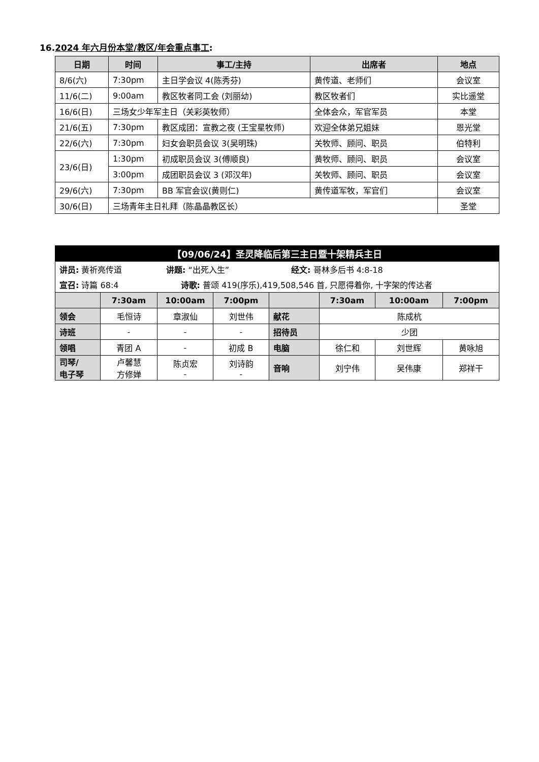16.2024 年六月份本堂/教区/年会重点事工:
| 日期 | 时间 | 事工/主持 | 出席者 | 地点 |
| --- | --- | --- | --- | --- |
| 8/6(六) | 7:30pm | 主日学会议 4(陈秀芬) | 黄传道、老师们 | 会议室 |
| 11/6(二) | 9:00am | 教区牧者同工会 (刘丽幼) | 教区牧者们 | 实比遥堂 |
| 16/6(日) | 三场女少年军主日（关彩英牧师） | | 全体会众，军官军员 | 本堂 |
| 21/6(五) | 7:30pm | 教区成团：宣教之夜 (王宝星牧师) | 欢迎全体弟兄姐妹 | 恩光堂 |
| 22/6(六) | 7:30pm | 妇女会职员会议 3(吴明珠) | 关牧师、顾问、职员 | 伯特利 |
| 23/6(日) | 1:30pm | 初成职员会议 3(傅顺良) | 黄牧师、顾问、职员 | 会议室 |
| | 3:00pm | 成团职员会议 3 (邓汉年) | 关牧师、顾问、职员 | 会议室 |
| 29/6(六) | 7:30pm | BB 军官会议(黄则仁) | 黄传道军牧，军官们 | 会议室 |
| 30/6(日) | 三场青年主日礼拜（陈晶晶教区长） | | | 圣堂 |
| 【09/06/24】圣灵降临后第三主日暨十架精兵主日 | | | | | | | |
| 讲员: 黄祈亮传道 讲题: “出死入生” 经文: 哥林多后书 4:8-18 | | | | | | | |
| 宣召: 诗篇 68:4 诗歌: 普颂 419(序乐),419,508,546 首, 只愿得着你, 十字架的传达者 | | | | | | | |
| | 7:30am | 10:00am | 7:00pm | | 7:30am | 10:00am | 7:00pm |
| 领会 | 毛恒诗 | 章淑仙 | 刘世伟 | 献花 | 陈成杭 | | |
| 诗班 | - | - | - | 招待员 | 少团 | | |
| 领唱 | 青团 A | - | 初成 B | 电脑 | 徐仁和 | 刘世辉 | 黄咏旭 |
| 司琴/ 电子琴 | 卢馨慧 方修婵 | 陈贞宏 - | 刘诗韵 - | 音响 | 刘宁伟 | 吴伟康 | 郑祥干 |